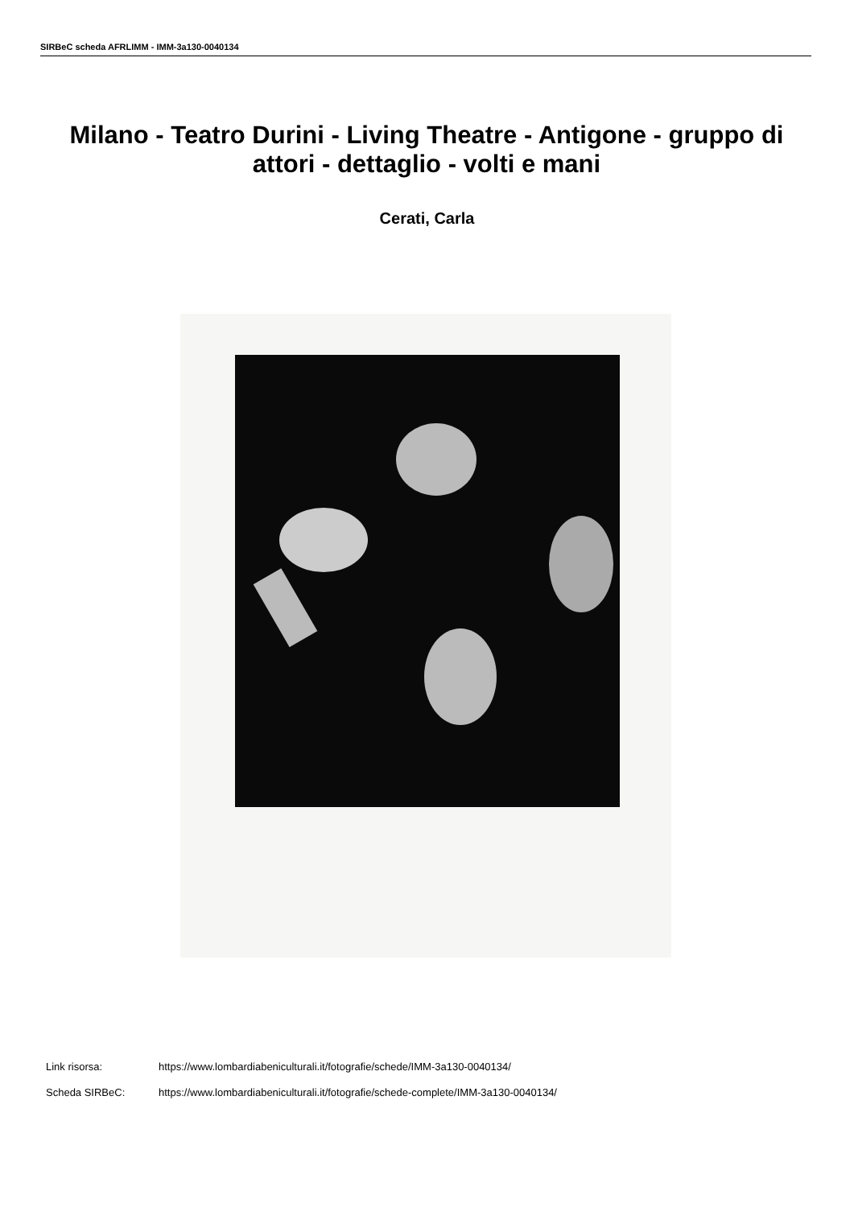SIRBeC scheda AFRLIMM - IMM-3a130-0040134
Milano - Teatro Durini - Living Theatre - Antigone - gruppo di attori - dettaglio - volti e mani
Cerati, Carla
Link risorsa: https://www.lombardiabeniculturali.it/fotografie/schede/IMM-3a130-0040134/
Scheda SIRBeC: https://www.lombardiabeniculturali.it/fotografie/schede-complete/IMM-3a130-0040134/